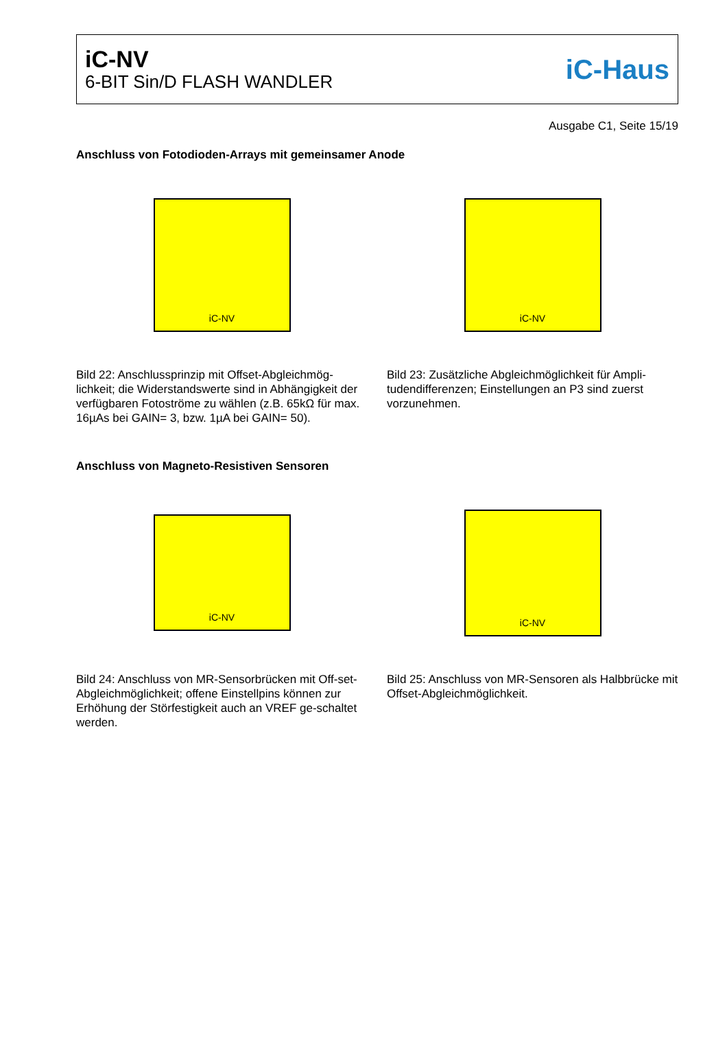iC-NV
6-BIT Sin/D FLASH WANDLER
iC-Haus
Ausgabe C1, Seite 15/19
Anschluss von Fotodioden-Arrays mit gemeinsamer Anode
iC-NV
Bild 22: Anschlussprinzip mit Offset-Abgleichmög-lichkeit; die Widerstandswerte sind in Abhängigkeit der verfügbaren Fotoströme zu wählen (z.B. 65kΩ für max. 16µAs bei GAIN= 3, bzw. 1µA bei GAIN= 50).
iC-NV
Bild 23: Zusätzliche Abgleichmöglichkeit für Ampli-tudendifferenzen; Einstellungen an P3 sind zuerst vorzunehmen.
Anschluss von Magneto-Resistiven Sensoren
iC-NV
Bild 24: Anschluss von MR-Sensorbrücken mit Off-set-Abgleichmöglichkeit; offene Einstellpins können zur Erhöhung der Störfestigkeit auch an VREF ge-schaltet werden.
iC-NV
Bild 25: Anschluss von MR-Sensoren als Halbbrücke mit Offset-Abgleichmöglichkeit.